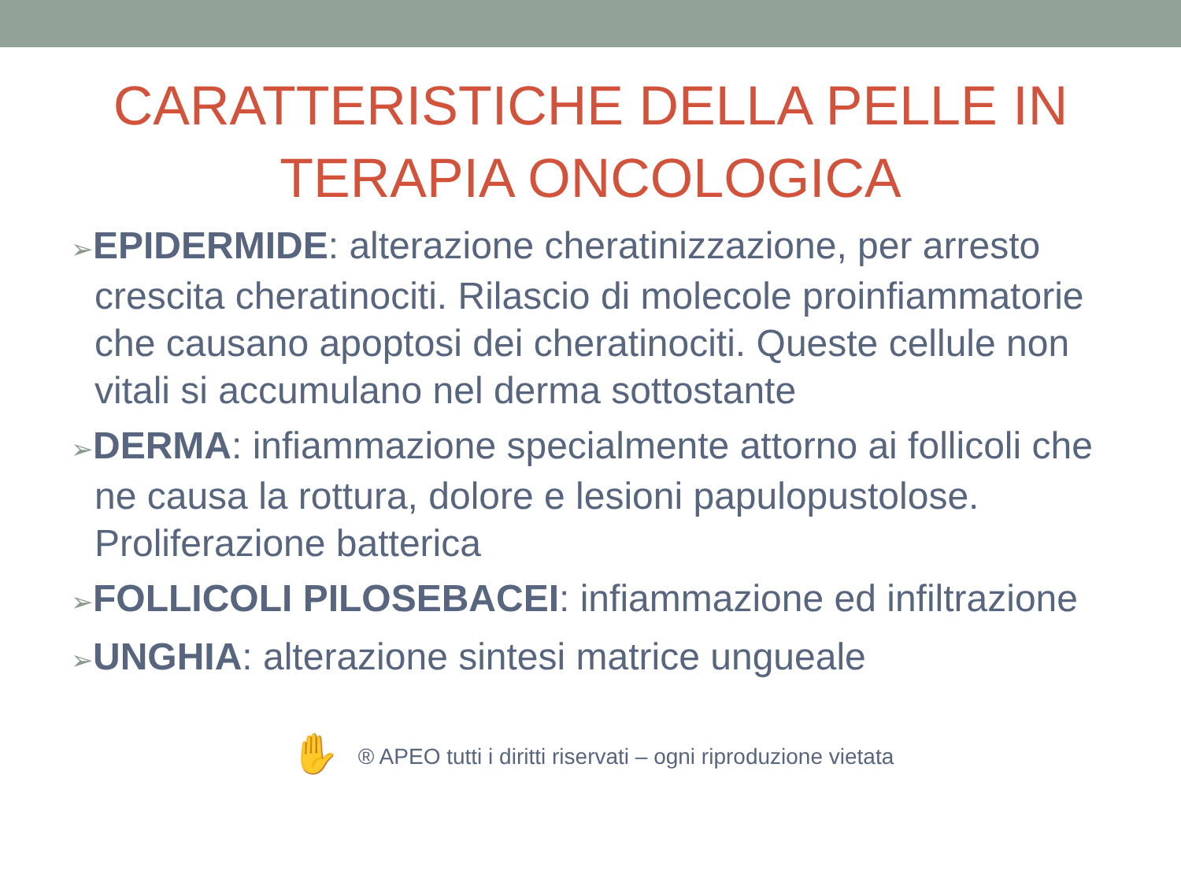CARATTERISTICHE DELLA PELLE IN
TERAPIA ONCOLOGICA
➢EPIDERMIDE: alterazione cheratinizzazione, per arresto crescita cheratinociti. Rilascio di molecole proinfiammatorie che causano apoptosi dei cheratinociti. Queste cellule non vitali si accumulano nel derma sottostante
➢DERMA: infiammazione specialmente attorno ai follicoli che ne causa la rottura, dolore e lesioni papulopustolose. Proliferazione batterica
➢FOLLICOLI PILOSEBACEI: infiammazione ed infiltrazione
➢UNGHIA: alterazione sintesi matrice ungueale
✋ ® APEO tutti i diritti riservati – ogni riproduzione vietata